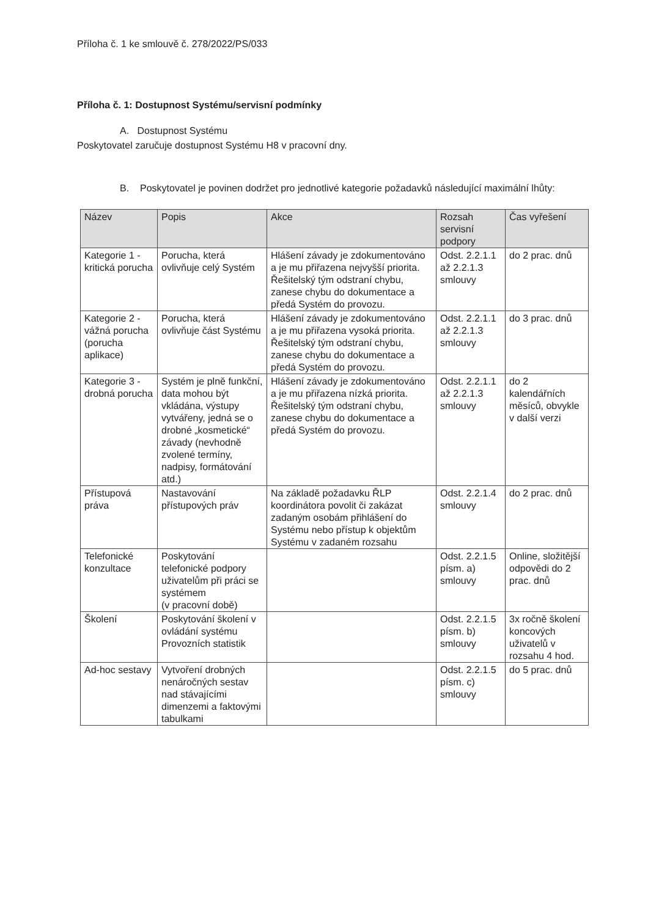Příloha č. 1 ke smlouvě č. 278/2022/PS/033
Příloha č. 1: Dostupnost Systému/servisní podmínky
A. Dostupnost Systému
Poskytovatel zaručuje dostupnost Systému H8 v pracovní dny.
B. Poskytovatel je povinen dodržet pro jednotlivé kategorie požadavků následující maximální lhůty:
| Název | Popis | Akce | Rozsah servisní podpory | Čas vyřešení |
| --- | --- | --- | --- | --- |
| Kategorie 1 - kritická porucha | Porucha, která ovlivňuje celý Systém | Hlášení závady je zdokumentováno a je mu přiřazena nejvyšší priorita. Řešitelský tým odstraní chybu, zanese chybu do dokumentace a předá Systém do provozu. | Odst. 2.2.1.1 až 2.2.1.3 smlouvy | do 2 prac. dnů |
| Kategorie 2 - vážná porucha (porucha aplikace) | Porucha, která ovlivňuje část Systému | Hlášení závady je zdokumentováno a je mu přiřazena vysoká priorita. Řešitelský tým odstraní chybu, zanese chybu do dokumentace a předá Systém do provozu. | Odst. 2.2.1.1 až 2.2.1.3 smlouvy | do 3 prac. dnů |
| Kategorie 3 - drobná porucha | Systém je plně funkční, data mohou být vkládána, výstupy vytvářeny, jedná se o drobné „kosmetické“ závady (nevhodně zvolené termíny, nadpisy, formátování atd.) | Hlášení závady je zdokumentováno a je mu přiřazena nízká priorita. Řešitelský tým odstraní chybu, zanese chybu do dokumentace a předá Systém do provozu. | Odst. 2.2.1.1 až 2.2.1.3 smlouvy | do 2 kalendářních měsíců, obvykle v další verzi |
| Přístupová práva | Nastavování přístupových práv | Na základě požadavku ŘLP koordinátora povolit či zakázat zadaným osobám přihlášení do Systému nebo přístup k objektům Systému v zadaném rozsahu | Odst. 2.2.1.4 smlouvy | do 2 prac. dnů |
| Telefonické konzultace | Poskytování telefonické podpory uživatelům při práci se systémem (v pracovní době) | | Odst. 2.2.1.5 písm. a) smlouvy | Online, složitější odpovědi do 2 prac. dnů |
| Školení | Poskytování školení v ovládání systému Provozních statistik | | Odst. 2.2.1.5 písm. b) smlouvy | 3x ročně školení koncových uživatelů v rozsahu 4 hod. |
| Ad-hoc sestavy | Vytvoření drobných nenáročných sestav nad stávajícími dimenzemi a faktovými tabulkami | | Odst. 2.2.1.5 písm. c) smlouvy | do 5 prac. dnů |